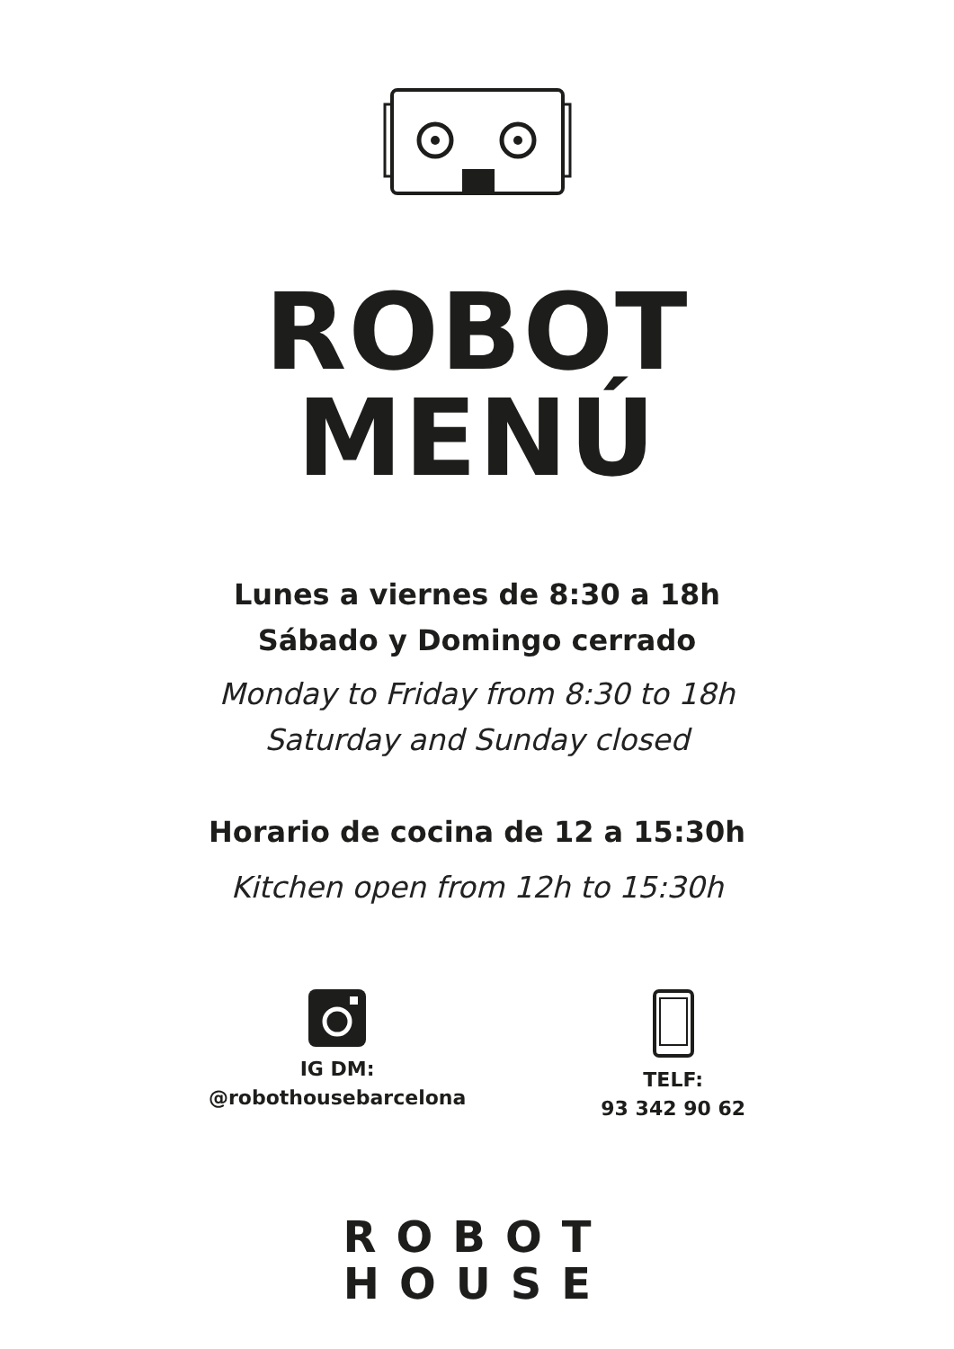ROBOT
MENÚ
Lunes a viernes de 8:30 a 18h
Sábado y Domingo cerrado
Monday to Friday from 8:30 to 18h
Saturday and Sunday closed
Horario de cocina de 12 a 15:30h
Kitchen open from 12h to 15:30h
IG DM:
@robothousebarcelona
TELF:
93 342 90 62
ROBOT
HOUSE